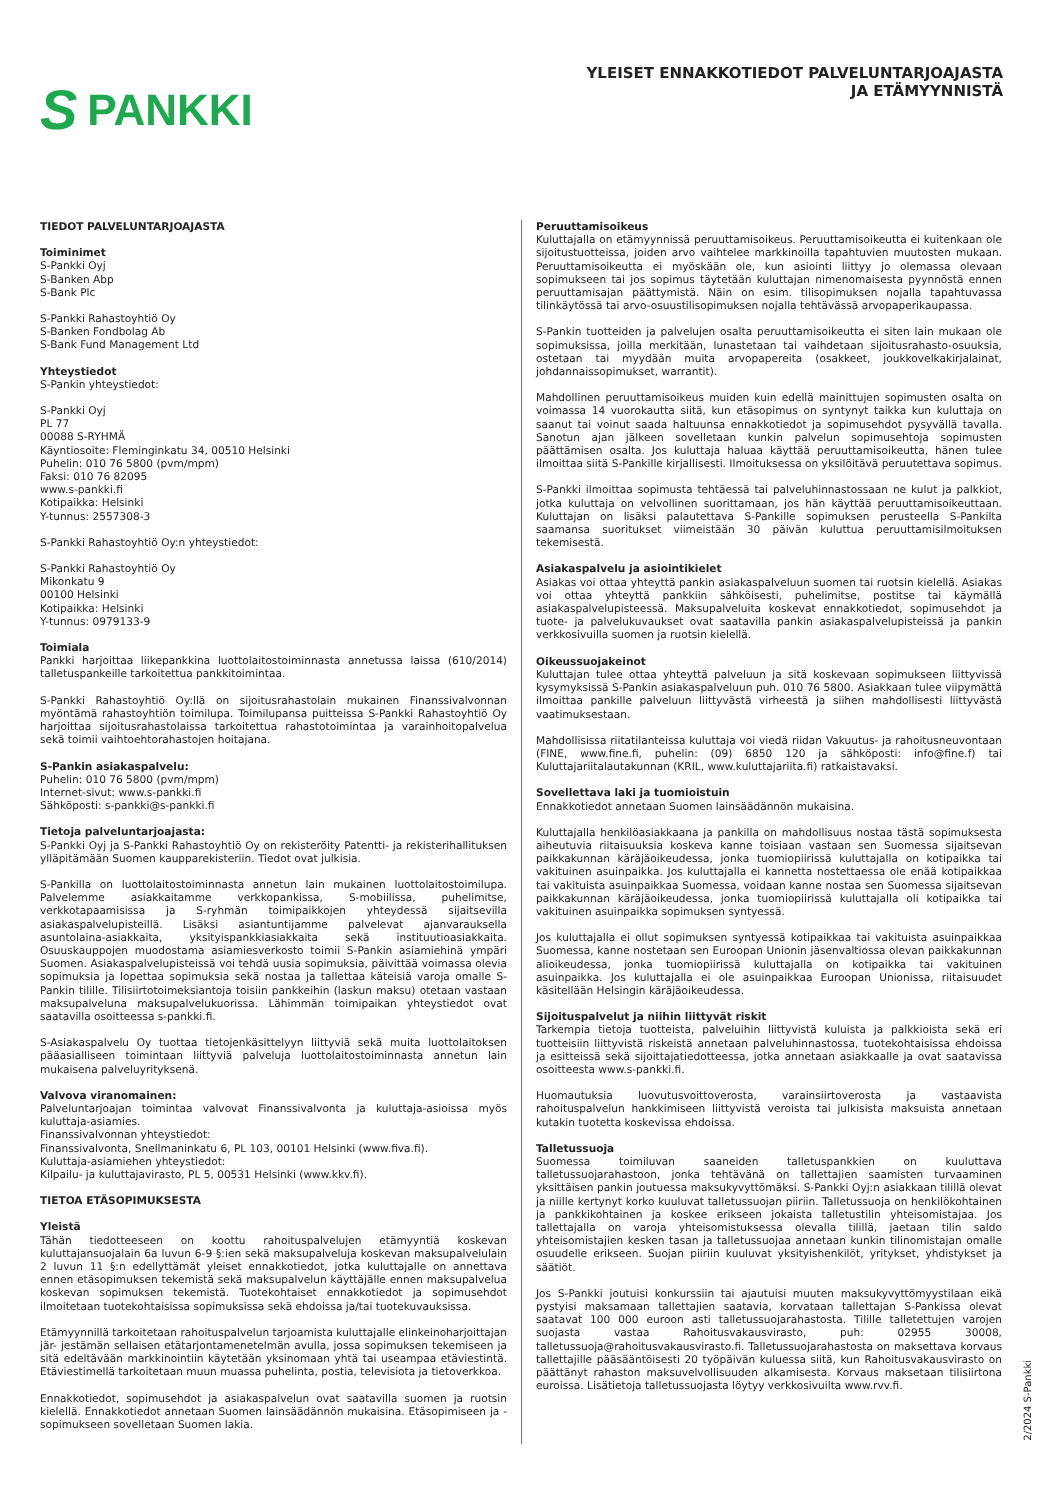S PANKKI
YLEISET ENNAKKOTIEDOT PALVELUNTARJOAJASTA
JA ETÄMYYNNISTÄ
TIEDOT PALVELUNTARJOAJASTA
Toiminimet
S-Pankki Oyj
S-Banken Abp
S-Bank Plc
S-Pankki Rahastoyhtiö Oy
S-Banken Fondbolag Ab
S-Bank Fund Management Ltd
Yhteystiedot
S-Pankin yhteystiedot:
S-Pankki Oyj
PL 77
00088 S-RYHMÄ
Käyntiosoite: Fleminginkatu 34, 00510 Helsinki
Puhelin: 010 76 5800 (pvm/mpm)
Faksi: 010 76 82095
www.s-pankki.fi
Kotipaikka: Helsinki
Y-tunnus: 2557308-3
S-Pankki Rahastoyhtiö Oy:n yhteystiedot:
S-Pankki Rahastoyhtiö Oy
Mikonkatu 9
00100 Helsinki
Kotipaikka: Helsinki
Y-tunnus: 0979133-9
Toimiala
Pankki harjoittaa liikepankkina luottolaitostoiminnasta annetussa laissa (610/2014) talletuspankeille tarkoitettua pankkitoimintaa.
S-Pankki Rahastoyhtiö Oy:llä on sijoitusrahastolain mukainen Finanssivalvonnan myöntämä rahastoyhtiön toimilupa. Toimilupansa puitteissa S-Pankki Rahastoyhtiö Oy harjoittaa sijoitusrahastolaissa tarkoitettua rahastotoimintaa ja varainhoitopalvelua sekä toimii vaihtoehtorahastojen hoitajana.
S-Pankin asiakaspalvelu:
Puhelin: 010 76 5800 (pvm/mpm)
Internet-sivut: www.s-pankki.fi
Sähköposti: s-pankki@s-pankki.fi
Tietoja palveluntarjoajasta:
S-Pankki Oyj ja S-Pankki Rahastoyhtiö Oy on rekisteröity Patentti- ja rekisterihallituksen ylläpitämään Suomen kaupparekisteriin. Tiedot ovat julkisia.
S-Pankilla on luottolaitostoiminnasta annetun lain mukainen luottolaitostoimilupa. Palvelemme asiakkaitamme verkkopankissa, S-mobiilissa, puhelimitse, verkkotapaamisissa ja S-ryhmän toimipaikkojen yhteydessä sijaitsevilla asiakaspalvelupisteillä. Lisäksi asiantuntijamme palvelevat ajanvarauksella asuntolaina-asiakkaita, yksityispankkiasiakkaita sekä instituutioasiakkaita. Osuuskauppojen muodostama asiamiesverkosto toimii S-Pankin asiamiehinä ympäri Suomen. Asiakaspalvelupisteissä voi tehdä uusia sopimuksia, päivittää voimassa olevia sopimuksia ja lopettaa sopimuksia sekä nostaa ja tallettaa käteisiä varoja omalle S-Pankin tilille. Tilisiirtotoimeksiantoja toisiin pankkeihin (laskun maksu) otetaan vastaan maksupalveluna maksupalvelukuorissa. Lähimmän toimipaikan yhteystiedot ovat saatavilla osoitteessa s-pankki.fi.
S-Asiakaspalvelu Oy tuottaa tietojenkäsittelyyn liittyviä sekä muita luottolaitoksen pääasialliseen toimintaan liittyviä palveluja luottolaitostoiminnasta annetun lain mukaisena palveluyrityksenä.
Valvova viranomainen:
Palveluntarjoajan toimintaa valvovat Finanssivalvonta ja kuluttaja-asioissa myös kuluttaja-asiamies.
Finanssivalvonnan yhteystiedot:
Finanssivalvonta, Snellmaninkatu 6, PL 103, 00101 Helsinki (www.fiva.fi).
Kuluttaja-asiamiehen yhteystiedot:
Kilpailu- ja kuluttajavirasto, PL 5, 00531 Helsinki (www.kkv.fi).
TIETOA ETÄSOPIMUKSESTA
Yleistä
Tähän tiedotteeseen on koottu rahoituspalvelujen etämyyntiä koskevan kuluttajansuojalain 6a luvun 6-9 §:ien sekä maksupalveluja koskevan maksupalvelulain 2 luvun 11 §:n edellyttämät yleiset ennakkotiedot, jotka kuluttajalle on annettava ennen etäsopimuksen tekemistä sekä maksupalvelun käyttäjälle ennen maksupalvelua koskevan sopimuksen tekemistä. Tuotekohtaiset ennakkotiedot ja sopimusehdot ilmoitetaan tuotekohtaisissa sopimuksissa sekä ehdoissa ja/tai tuotekuvauksissa.
Etämyynnillä tarkoitetaan rahoituspalvelun tarjoamista kuluttajalle elinkeinoharjoittajan jär- jestämän sellaisen etätarjontamenetelmän avulla, jossa sopimuksen tekemiseen ja sitä edeltävään markkinointiin käytetään yksinomaan yhtä tai useampaa etäviestintä. Etäviestimellä tarkoitetaan muun muassa puhelinta, postia, televisiota ja tietoverkkoa.
Ennakkotiedot, sopimusehdot ja asiakaspalvelun ovat saatavilla suomen ja ruotsin kielellä. Ennakkotiedot annetaan Suomen lainsäädännön mukaisina. Etäsopimiseen ja -sopimukseen sovelletaan Suomen lakia.
Peruuttamisoikeus
Kuluttajalla on etämyynnissä peruuttamisoikeus. Peruuttamisoikeutta ei kuitenkaan ole sijoitustuotteissa, joiden arvo vaihtelee markkinoilla tapahtuvien muutosten mukaan. Peruuttamisoikeutta ei myöskään ole, kun asiointi liittyy jo olemassa olevaan sopimukseen tai jos sopimus täytetään kuluttajan nimenomaisesta pyynnöstä ennen peruuttamisajan päättymistä. Näin on esim. tilisopimuksen nojalla tapahtuvassa tilinkäytössä tai arvo-osuustilisopimuksen nojalla tehtävässä arvopaperikaupassa.
S-Pankin tuotteiden ja palvelujen osalta peruuttamisoikeutta ei siten lain mukaan ole sopimuksissa, joilla merkitään, lunastetaan tai vaihdetaan sijoitusrahasto-osuuksia, ostetaan tai myydään muita arvopapereita (osakkeet, joukkovelkakirjalainat, johdannaissopimukset, warrantit).
Mahdollinen peruuttamisoikeus muiden kuin edellä mainittujen sopimusten osalta on voimassa 14 vuorokautta siitä, kun etäsopimus on syntynyt taikka kun kuluttaja on saanut tai voinut saada haltuunsa ennakkotiedot ja sopimusehdot pysyvällä tavalla. Sanotun ajan jälkeen sovelletaan kunkin palvelun sopimusehtoja sopimusten päättämisen osalta. Jos kuluttaja haluaa käyttää peruuttamisoikeutta, hänen tulee ilmoittaa siitä S-Pankille kirjallisesti. Ilmoituksessa on yksilöitävä peruutettava sopimus.
S-Pankki ilmoittaa sopimusta tehtäessä tai palveluhinnastossaan ne kulut ja palkkiot, jotka kuluttaja on velvollinen suorittamaan, jos hän käyttää peruuttamisoikeuttaan. Kuluttajan on lisäksi palautettava S-Pankille sopimuksen perusteella S-Pankilta saamansa suoritukset viimeistään 30 päivän kuluttua peruuttamisilmoituksen tekemisestä.
Asiakaspalvelu ja asiointikielet
Asiakas voi ottaa yhteyttä pankin asiakaspalveluun suomen tai ruotsin kielellä. Asiakas voi ottaa yhteyttä pankkiin sähköisesti, puhelimitse, postitse tai käymällä asiakaspalvelupisteessä. Maksupalveluita koskevat ennakkotiedot, sopimusehdot ja tuote- ja palvelukuvaukset ovat saatavilla pankin asiakaspalvelupisteissä ja pankin verkkosivuilla suomen ja ruotsin kielellä.
Oikeussuojakeinot
Kuluttajan tulee ottaa yhteyttä palveluun ja sitä koskevaan sopimukseen liittyvissä kysymyksissä S-Pankin asiakaspalveluun puh. 010 76 5800. Asiakkaan tulee viipymättä ilmoittaa pankille palveluun liittyvästä virheestä ja siihen mahdollisesti liittyvästä vaatimuksestaan.
Mahdollisissa riitatilanteissa kuluttaja voi viedä riidan Vakuutus- ja rahoitusneuvontaan (FINE, www.fine.fi, puhelin: (09) 6850 120 ja sähköposti: info@fine.f) tai Kuluttajariitalautakunnan (KRIL, www.kuluttajariita.fi) ratkaistavaksi.
Sovellettava laki ja tuomioistuin
Ennakkotiedot annetaan Suomen lainsäädännön mukaisina.
Kuluttajalla henkilöasiakkaana ja pankilla on mahdollisuus nostaa tästä sopimuksesta aiheutuvia riitaisuuksia koskeva kanne toisiaan vastaan sen Suomessa sijaitsevan paikkakunnan käräjäoikeudessa, jonka tuomiopiirissä kuluttajalla on kotipaikka tai vakituinen asuinpaikka. Jos kuluttajalla ei kannetta nostettaessa ole enää kotipaikkaa tai vakituista asuinpaikkaa Suomessa, voidaan kanne nostaa sen Suomessa sijaitsevan paikkakunnan käräjäoikeudessa, jonka tuomiopiirissä kuluttajalla oli kotipaikka tai vakituinen asuinpaikka sopimuksen syntyessä.
Jos kuluttajalla ei ollut sopimuksen syntyessä kotipaikkaa tai vakituista asuinpaikkaa Suomessa, kanne nostetaan sen Euroopan Unionin jäsenvaltiossa olevan paikkakunnan alioikeudessa, jonka tuomiopiirissä kuluttajalla on kotipaikka tai vakituinen asuinpaikka. Jos kuluttajalla ei ole asuinpaikkaa Euroopan Unionissa, riitaisuudet käsitellään Helsingin käräjäoikeudessa.
Sijoituspalvelut ja niihin liittyvät riskit
Tarkempia tietoja tuotteista, palveluihin liittyvistä kuluista ja palkkioista sekä eri tuotteisiin liittyvistä riskeistä annetaan palveluhinnastossa, tuotekohtaisissa ehdoissa ja esitteissä sekä sijoittajatiedotteessa, jotka annetaan asiakkaalle ja ovat saatavissa osoitteesta www.s-pankki.fi.
Huomautuksia luovutusvoittoverosta, varainsiirtoverosta ja vastaavista rahoituspalvelun hankkimiseen liittyvistä veroista tai julkisista maksuista annetaan kutakin tuotetta koskevissa ehdoissa.
Talletussuoja
Suomessa toimiluvan saaneiden talletuspankkien on kuuluttava talletussuojarahastoon, jonka tehtävänä on tallettajien saamisten turvaaminen yksittäisen pankin joutuessa maksukyvyttömäksi. S-Pankki Oyj:n asiakkaan tilillä olevat ja niille kertynyt korko kuuluvat talletussuojan piiriin. Talletussuoja on henkilökohtainen ja pankkikohtainen ja koskee erikseen jokaista talletustilin yhteisomistajaa. Jos tallettajalla on varoja yhteisomistuksessa olevalla tilillä, jaetaan tilin saldo yhteisomistajien kesken tasan ja talletussuojaa annetaan kunkin tilinomistajan omalle osuudelle erikseen. Suojan piiriin kuuluvat yksityishenkilöt, yritykset, yhdistykset ja säätiöt.
Jos S-Pankki joutuisi konkurssiin tai ajautuisi muuten maksukyvyttömyystilaan eikä pystyisi maksamaan tallettajien saatavia, korvataan tallettajan S-Pankissa olevat saatavat 100 000 euroon asti talletussuojarahastosta. Tilille talletettujen varojen suojasta vastaa Rahoitusvakausvirasto, puh: 02955 30008, talletussuoja@rahoitusvakausvirasto.fi. Talletussuojarahastosta on maksettava korvaus tallettajille pääsääntöisesti 20 työpäivän kuluessa siitä, kun Rahoitusvakausvirasto on päättänyt rahaston maksuvelvollisuuden alkamisesta. Korvaus maksetaan tilisiirtona euroissa. Lisätietoja talletussuojasta löytyy verkkosivuilta www.rvv.fi.
2/2024 S-Pankki